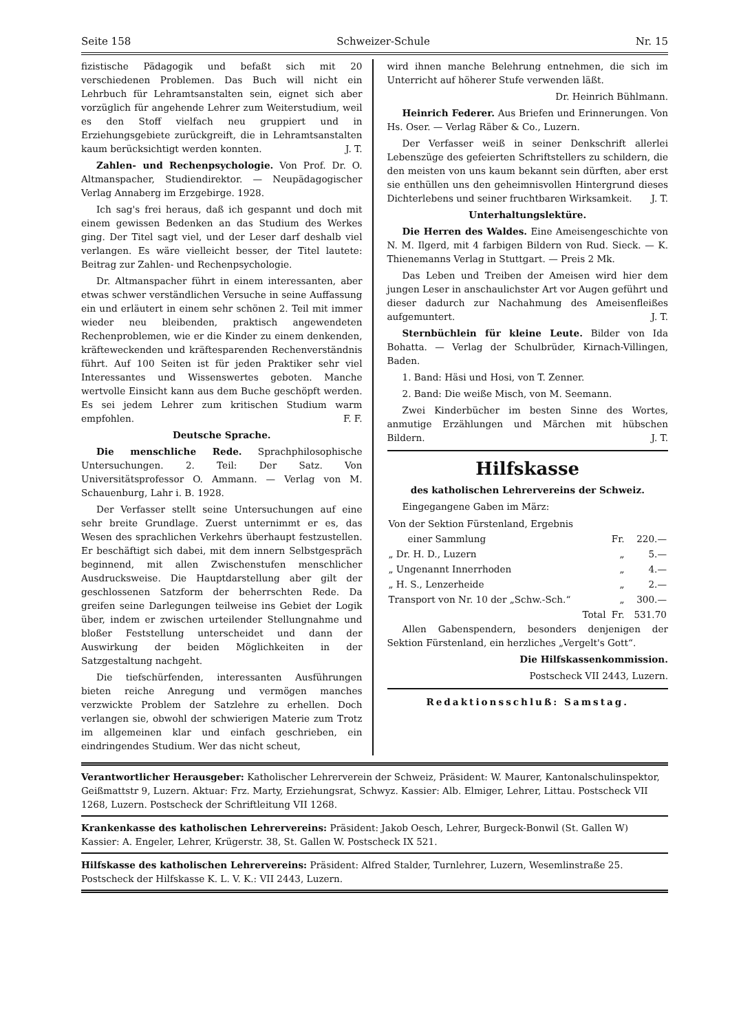Seite 158 Schweizer-Schule Nr. 15
fizistische Pädagogik und befaßt sich mit 20 verschiedenen Problemen. Das Buch will nicht ein Lehrbuch für Lehramtsanstalten sein, eignet sich aber vorzüglich für angehende Lehrer zum Weiterstudium, weil es den Stoff vielfach neu gruppiert und in Erziehungsgebiete zurückgreift, die in Lehramtsanstalten kaum berücksichtigt werden konnten. J. T.
Zahlen- und Rechenpsychologie. Von Prof. Dr. O. Altmanspacher, Studiendirektor. — Neupädagogischer Verlag Annaberg im Erzgebirge. 1928.
Ich sag's frei heraus, daß ich gespannt und doch mit einem gewissen Bedenken an das Studium des Werkes ging. Der Titel sagt viel, und der Leser darf deshalb viel verlangen. Es wäre vielleicht besser, der Titel lautete: Beitrag zur Zahlen- und Rechenpsychologie.
Dr. Altmanspacher führt in einem interessanten, aber etwas schwer verständlichen Versuche in seine Auffassung ein und erläutert in einem sehr schönen 2. Teil mit immer wieder neu bleibenden, praktisch angewendeten Rechenproblemen, wie er die Kinder zu einem denkenden, kräfteweckenden und kräftesparenden Rechenverständnis führt. Auf 100 Seiten ist für jeden Praktiker sehr viel Interessantes und Wissenswertes geboten. Manche wertvolle Einsicht kann aus dem Buche geschöpft werden. Es sei jedem Lehrer zum kritischen Studium warm empfohlen. F. F.
Deutsche Sprache.
Die menschliche Rede. Sprachphilosophische Untersuchungen. 2. Teil: Der Satz. Von Universitätsprofessor O. Ammann. — Verlag von M. Schauenburg, Lahr i. B. 1928.
Der Verfasser stellt seine Untersuchungen auf eine sehr breite Grundlage. Zuerst unternimmt er es, das Wesen des sprachlichen Verkehrs überhaupt festzustellen. Er beschäftigt sich dabei, mit dem innern Selbstgespräch beginnend, mit allen Zwischenstufen menschlicher Ausdrucksweise. Die Hauptdarstellung aber gilt der geschlossenen Satzform der beherrschten Rede. Da greifen seine Darlegungen teilweise ins Gebiet der Logik über, indem er zwischen urteilender Stellungnahme und bloßer Feststellung unterscheidet und dann der Auswirkung der beiden Möglichkeiten in der Satzgestaltung nachgeht.
Die tiefschürfenden, interessanten Ausführungen bieten reiche Anregung und vermögen manches verzwickte Problem der Satzlehre zu erhellen. Doch verlangen sie, obwohl der schwierigen Materie zum Trotz im allgemeinen klar und einfach geschrieben, ein eindringendes Studium. Wer das nicht scheut,
wird ihnen manche Belehrung entnehmen, die sich im Unterricht auf höherer Stufe verwenden läßt.
Dr. Heinrich Bühlmann.
Heinrich Federer. Aus Briefen und Erinnerungen. Von Hs. Oser. — Verlag Räber & Co., Luzern.
Der Verfasser weiß in seiner Denkschrift allerlei Lebenszüge des gefeierten Schriftstellers zu schildern, die den meisten von uns kaum bekannt sein dürften, aber erst sie enthüllen uns den geheimnisvollen Hintergrund dieses Dichterlebens und seiner fruchtbaren Wirksamkeit. J. T.
Unterhaltungslektüre.
Die Herren des Waldes. Eine Ameisengeschichte von N. M. Ilgerd, mit 4 farbigen Bildern von Rud. Sieck. — K. Thienemanns Verlag in Stuttgart. — Preis 2 Mk.
Das Leben und Treiben der Ameisen wird hier dem jungen Leser in anschaulichster Art vor Augen geführt und dieser dadurch zur Nachahmung des Ameisenfleißes aufgemuntert. J. T.
Sternbüchlein für kleine Leute. Bilder von Ida Bohatta. — Verlag der Schulbrüder, Kirnach-Villingen, Baden.
1. Band: Häsi und Hosi, von T. Zenner.
2. Band: Die weiße Misch, von M. Seemann.
Zwei Kinderbücher im besten Sinne des Wortes, anmutige Erzählungen und Märchen mit hübschen Bildern. J. T.
Hilfskasse
des katholischen Lehrervereins der Schweiz.
Eingegangene Gaben im März:
| Von der Sektion Fürstenland, Ergebnis | | |
| einer Sammlung | Fr. | 220.— |
| „ Dr. H. D., Luzern | „ | 5.— |
| „ Ungenannt Innerrhoden | „ | 4.— |
| „ H. S., Lenzerheide | „ | 2.— |
| Transport von Nr. 10 der „Schw.-Sch.“ | „ | 300.— |
| Total | Fr. | 531.70 |
Allen Gabenspendern, besonders denjenigen der Sektion Fürstenland, ein herzliches „Vergelt's Gott“.
Die Hilfskassenkommission.
Postscheck VII 2443, Luzern.
Redaktionsschluß: Samstag.
Verantwortlicher Herausgeber: Katholischer Lehrerverein der Schweiz, Präsident: W. Maurer, Kantonalschulinspektor, Geißmattstr 9, Luzern. Aktuar: Frz. Marty, Erziehungsrat, Schwyz. Kassier: Alb. Elmiger, Lehrer, Littau. Postscheck VII 1268, Luzern. Postscheck der Schriftleitung VII 1268.
Krankenkasse des katholischen Lehrervereins: Präsident: Jakob Oesch, Lehrer, Burgeck-Bonwil (St. Gallen W) Kassier: A. Engeler, Lehrer, Krügerstr. 38, St. Gallen W. Postscheck IX 521.
Hilfskasse des katholischen Lehrervereins: Präsident: Alfred Stalder, Turnlehrer, Luzern, Wesemlinstraße 25. Postscheck der Hilfskasse K. L. V. K.: VII 2443, Luzern.